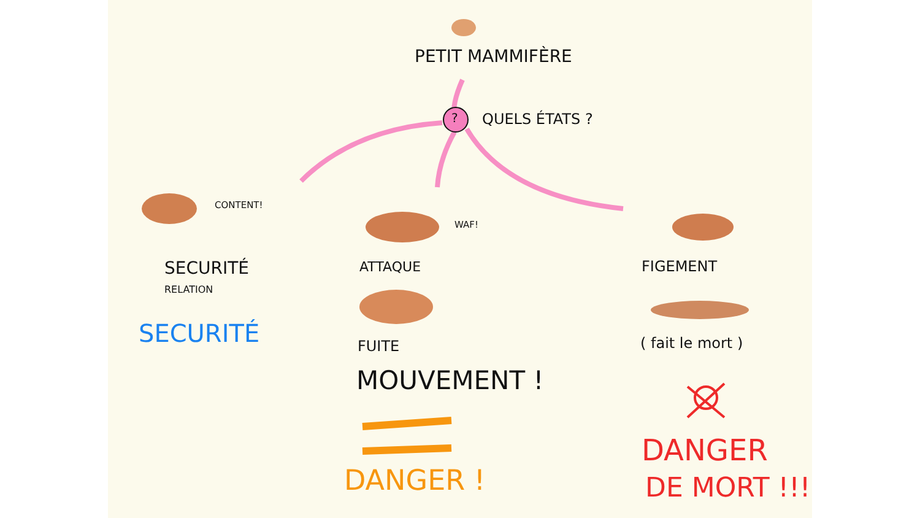PETIT MAMMIFÈRE
? QUELS ÉTATS ?
CONTENT!
WAF!
SECURITÉ
RELATION
SECURITÉ
ATTAQUE
FUITE
MOUVEMENT !
DANGER !
FIGEMENT
( fait le mort )
DANGER
DE MORT !!!